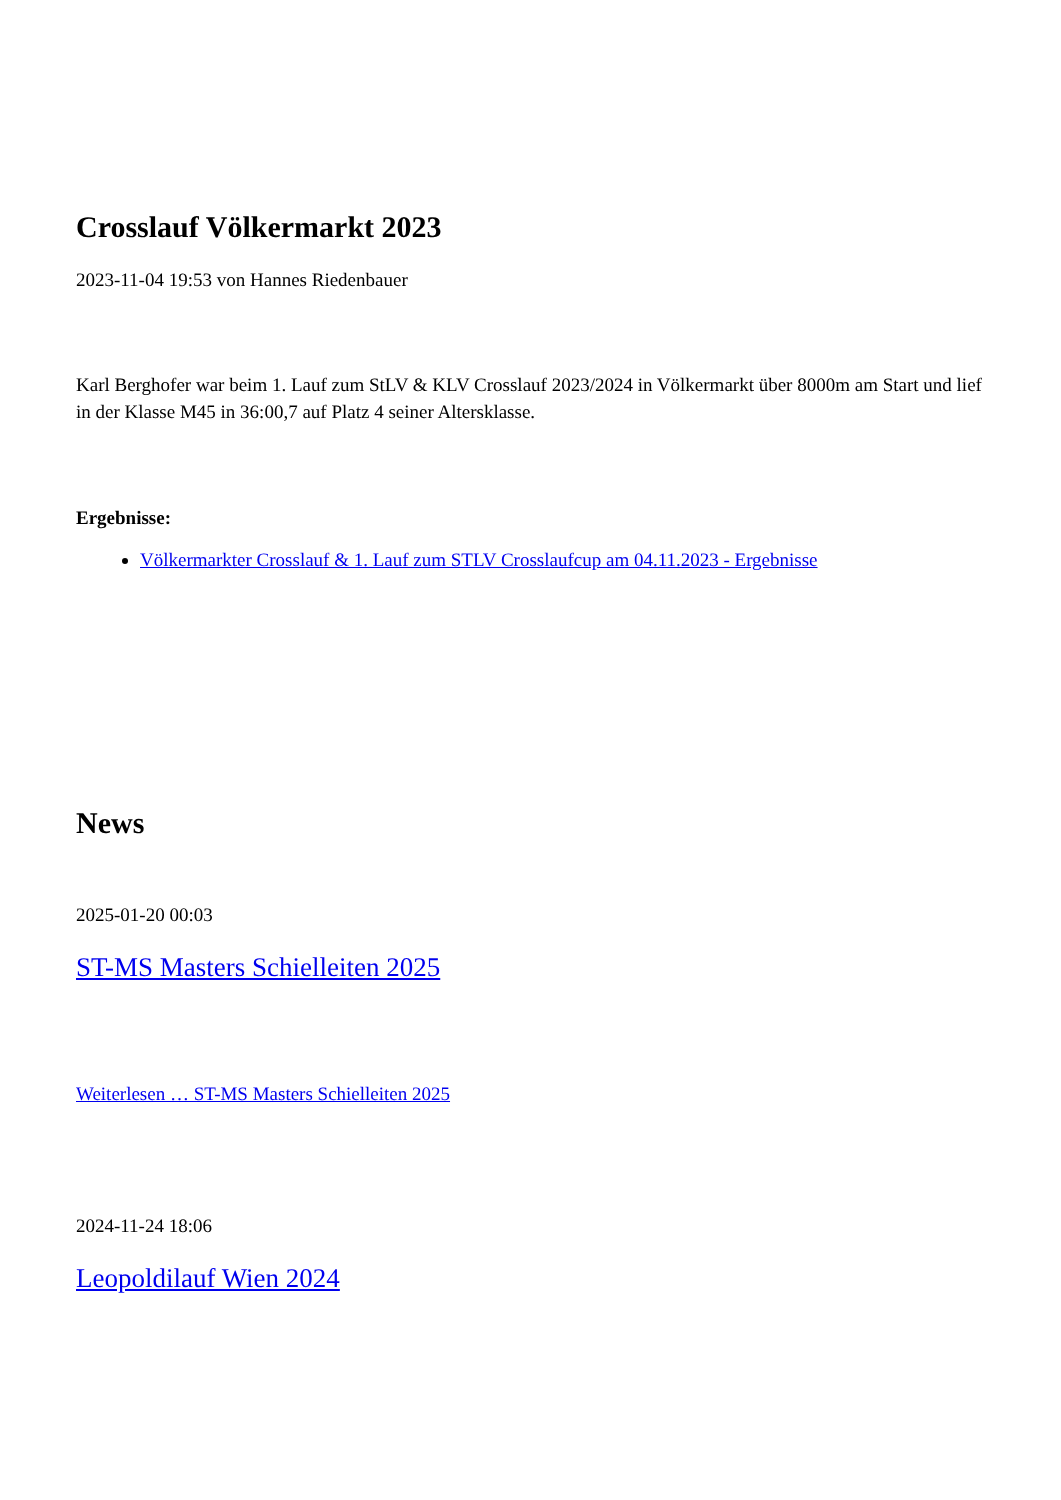Crosslauf Völkermarkt 2023
2023-11-04 19:53 von Hannes Riedenbauer
Karl Berghofer war beim 1. Lauf zum StLV & KLV Crosslauf 2023/2024 in Völkermarkt über 8000m am Start und lief in der Klasse M45 in 36:00,7 auf Platz 4 seiner Altersklasse.
Ergebnisse:
Völkermarkter Crosslauf & 1. Lauf zum STLV Crosslaufcup am 04.11.2023 - Ergebnisse
News
2025-01-20 00:03
ST-MS Masters Schielleiten 2025
Weiterlesen … ST-MS Masters Schielleiten 2025
2024-11-24 18:06
Leopoldilauf Wien 2024